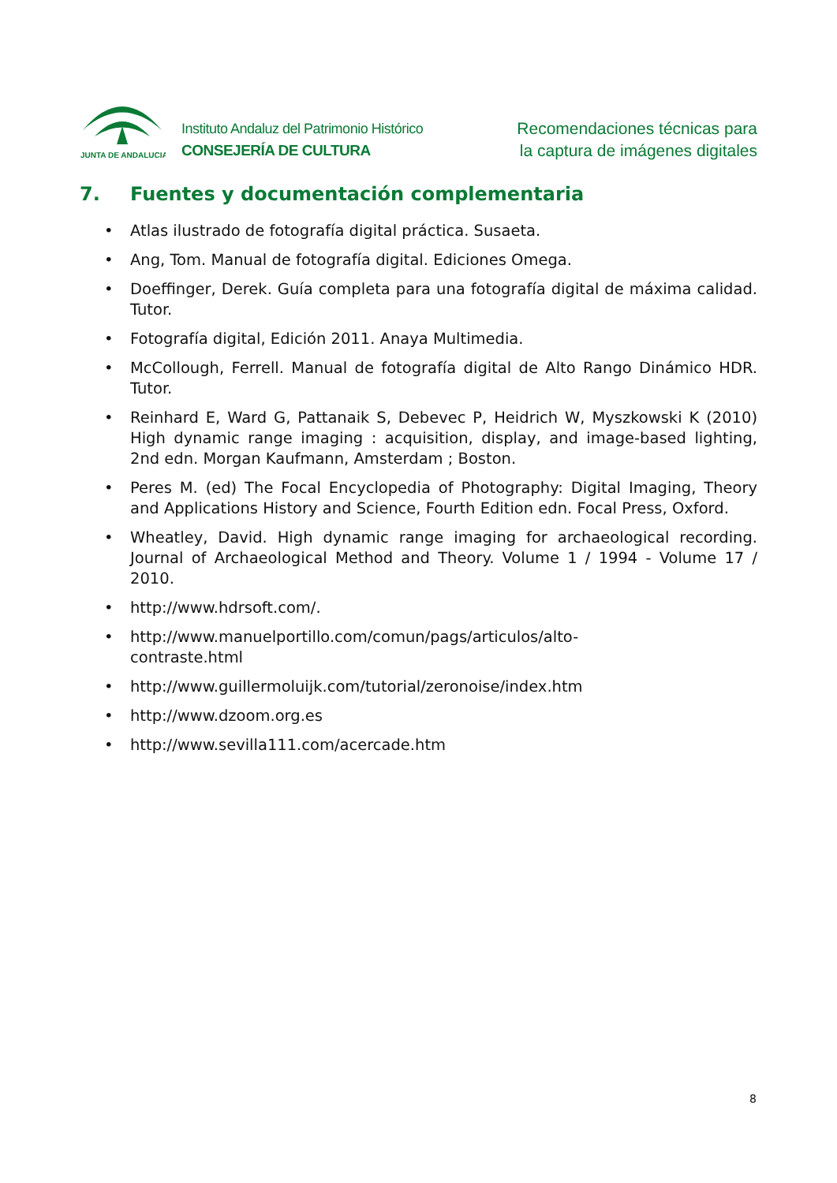JUNTA DE ANDALUCIA
Instituto Andaluz del Patrimonio Histórico
CONSEJERÍA DE CULTURA
Recomendaciones técnicas para
la captura de imágenes digitales
7. Fuentes y documentación complementaria
• Atlas ilustrado de fotografía digital práctica. Susaeta.
• Ang, Tom. Manual de fotografía digital. Ediciones Omega.
• Doeffinger, Derek. Guía completa para una fotografía digital de máxima calidad. Tutor.
• Fotografía digital, Edición 2011. Anaya Multimedia.
• McCollough, Ferrell. Manual de fotografía digital de Alto Rango Dinámico HDR. Tutor.
• Reinhard E, Ward G, Pattanaik S, Debevec P, Heidrich W, Myszkowski K (2010) High dynamic range imaging : acquisition, display, and image-based lighting, 2nd edn. Morgan Kaufmann, Amsterdam ; Boston.
• Peres M. (ed) The Focal Encyclopedia of Photography: Digital Imaging, Theory and Applications History and Science, Fourth Edition edn. Focal Press, Oxford.
• Wheatley, David. High dynamic range imaging for archaeological recording. Journal of Archaeological Method and Theory. Volume 1 / 1994 - Volume 17 / 2010.
• http://www.hdrsoft.com/.
• http://www.manuelportillo.com/comun/pags/articulos/alto-
contraste.html
• http://www.guillermoluijk.com/tutorial/zeronoise/index.htm
• http://www.dzoom.org.es
• http://www.sevilla111.com/acercade.htm
8